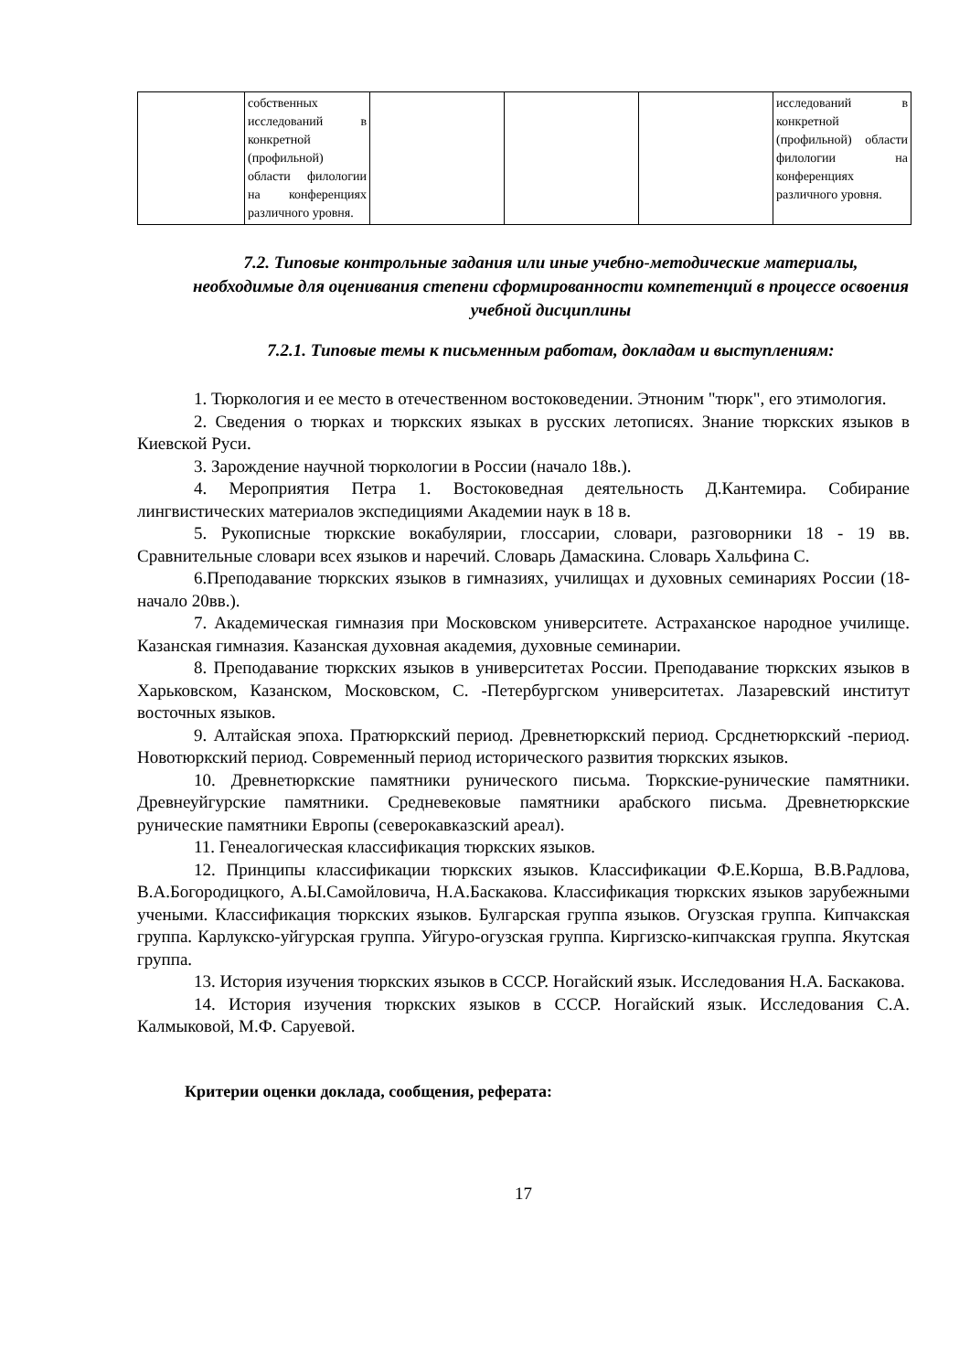| | собственных исследований в конкретной (профильной) области филологии на конференциях различного уровня. | | | | исследований в конкретной (профильной) области филологии на конференциях различного уровня. |
7.2. Типовые контрольные задания или иные учебно-методические материалы, необходимые для оценивания степени сформированности компетенций в процессе освоения учебной дисциплины
7.2.1. Типовые темы к письменным работам, докладам и выступлениям:
1. Тюркология и ее место в отечественном востоковедении. Этноним "тюрк", его этимология.
2. Сведения о тюрках и тюркских языках в русских летописях. Знание тюркских языков в Киевской Руси.
3. Зарождение научной тюркологии в России (начало 18в.).
4. Мероприятия Петра 1. Востоковедная деятельность Д.Кантемира. Собирание лингвистических материалов экспедициями Академии наук в 18 в.
5. Рукописные тюркские вокабулярии, глоссарии, словари, разговорники 18 - 19 вв. Сравнительные словари всех языков и наречий. Словарь Дамаскина. Словарь Хальфина С.
6.Преподавание тюркских языков в гимназиях, училищах и духовных семинариях России (18-начало 20вв.).
7. Академическая гимназия при Московском университете. Астраханское народное училище. Казанская гимназия. Казанская духовная академия, духовные семинарии.
8. Преподавание тюркских языков в университетах России. Преподавание тюркских языков в Харьковском, Казанском, Московском, С. -Петербургском университетах. Лазаревский институт восточных языков.
9. Алтайская эпоха. Пратюркский период. Древнетюркский период. Срсднетюркский -период. Новотюркский период. Современный период исторического развития тюркских языков.
10. Древнетюркские памятники рунического письма. Тюркские-рунические памятники. Древнеуйгурские памятники. Средневековые памятники арабского письма. Древнетюркские рунические памятники Европы (северокавказский ареал).
11. Генеалогическая классификация тюркских языков.
12. Принципы классификации тюркских языков. Классификации Ф.Е.Корша, В.В.Радлова, В.А.Богородицкого, А.Ы.Самойловича, Н.А.Баскакова. Классификация тюркских языков зарубежными учеными. Классификация тюркских языков. Булгарская группа языков. Огузская группа. Кипчакская группа. Карлукско-уйгурская группа. Уйгуро-огузская группа. Киргизско-кипчакская группа. Якутская группа.
13. История изучения тюркских языков в СССР. Ногайский язык. Исследования Н.А. Баскакова.
14. История изучения тюркских языков в СССР. Ногайский язык. Исследования С.А. Калмыковой, М.Ф. Саруевой.
Критерии оценки доклада, сообщения, реферата:
17